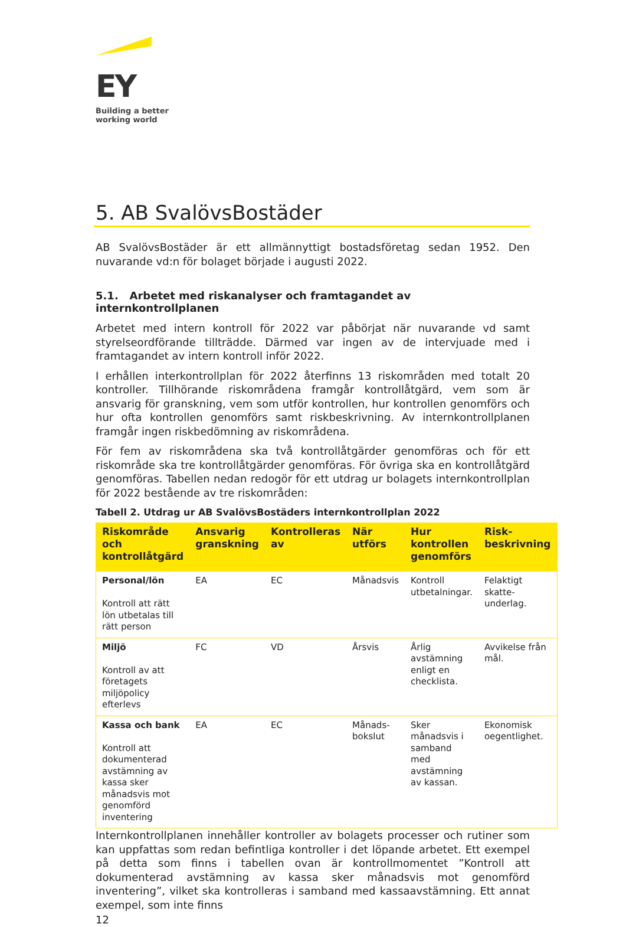EY
Building a better
working world
5. AB SvalövsBostäder
AB SvalövsBostäder är ett allmännyttigt bostadsföretag sedan 1952. Den nuvarande vd:n för bolaget började i augusti 2022.
5.1. Arbetet med riskanalyser och framtagandet av internkontrollplanen
Arbetet med intern kontroll för 2022 var påbörjat när nuvarande vd samt styrelseordförande tillträdde. Därmed var ingen av de intervjuade med i framtagandet av intern kontroll inför 2022.
I erhållen interkontrollplan för 2022 återfinns 13 riskområden med totalt 20 kontroller. Tillhörande riskområdena framgår kontrollåtgärd, vem som är ansvarig för granskning, vem som utför kontrollen, hur kontrollen genomförs och hur ofta kontrollen genomförs samt riskbeskrivning. Av internkontrollplanen framgår ingen riskbedömning av riskområdena.
För fem av riskområdena ska två kontrollåtgärder genomföras och för ett riskområde ska tre kontrollåtgärder genomföras. För övriga ska en kontrollåtgärd genomföras. Tabellen nedan redogör för ett utdrag ur bolagets internkontrollplan för 2022 bestående av tre riskområden:
Tabell 2. Utdrag ur AB SvalövsBostäders internkontrollplan 2022
| Riskområde och kontrollåtgärd | Ansvarig granskning | Kontrolleras av | När utförs | Hur kontrollen genomförs | Risk-beskrivning |
| --- | --- | --- | --- | --- | --- |
| Personal/lön Kontroll att rätt lön utbetalas till rätt person | EA | EC | Månadsvis | Kontroll utbetalningar. | Felaktigt skatte-underlag. |
| Miljö Kontroll av att företagets miljöpolicy efterlevs | FC | VD | Årsvis | Årlig avstämning enligt en checklista. | Avvikelse från mål. |
| Kassa och bank Kontroll att dokumenterad avstämning av kassa sker månadsvis mot genomförd inventering | EA | EC | Månads-bokslut | Sker månadsvis i samband med avstämning av kassan. | Ekonomisk oegentlighet. |
Internkontrollplanen innehåller kontroller av bolagets processer och rutiner som kan uppfattas som redan befintliga kontroller i det löpande arbetet. Ett exempel på detta som finns i tabellen ovan är kontrollmomentet ”Kontroll att dokumenterad avstämning av kassa sker månadsvis mot genomförd inventering”, vilket ska kontrolleras i samband med kassaavstämning. Ett annat exempel, som inte finns
12